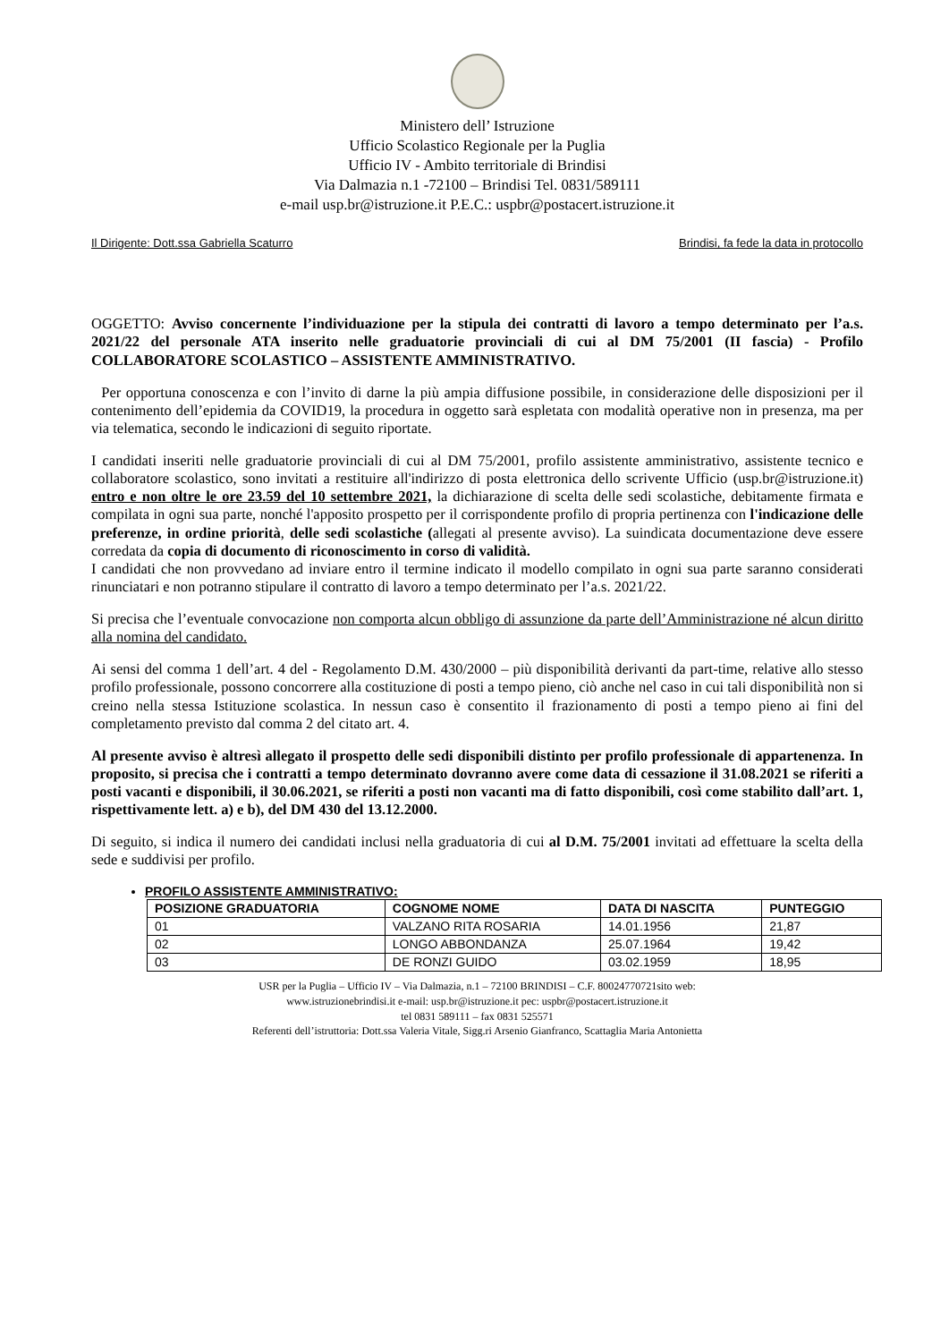Ministero dell’ Istruzione
Ufficio Scolastico Regionale per la Puglia
Ufficio IV - Ambito territoriale di Brindisi
Via Dalmazia n.1 -72100 – Brindisi Tel. 0831/589111
e-mail usp.br@istruzione.it P.E.C.: uspbr@postacert.istruzione.it
Il Dirigente: Dott.ssa Gabriella Scaturro Brindisi, fa fede la data in protocollo
OGGETTO: Avviso concernente l’individuazione per la stipula dei contratti di lavoro a tempo determinato per l’a.s. 2021/22 del personale ATA inserito nelle graduatorie provinciali di cui al DM 75/2001 (II fascia) - Profilo COLLABORATORE SCOLASTICO – ASSISTENTE AMMINISTRATIVO.
Per opportuna conoscenza e con l’invito di darne la più ampia diffusione possibile, in considerazione delle disposizioni per il contenimento dell’epidemia da COVID19, la procedura in oggetto sarà espletata con modalità operative non in presenza, ma per via telematica, secondo le indicazioni di seguito riportate.
I candidati inseriti nelle graduatorie provinciali di cui al DM 75/2001, profilo assistente amministrativo, assistente tecnico e collaboratore scolastico, sono invitati a restituire all'indirizzo di posta elettronica dello scrivente Ufficio (usp.br@istruzione.it) entro e non oltre le ore 23.59 del 10 settembre 2021, la dichiarazione di scelta delle sedi scolastiche, debitamente firmata e compilata in ogni sua parte, nonché l'apposito prospetto per il corrispondente profilo di propria pertinenza con l'indicazione delle preferenze, in ordine priorità, delle sedi scolastiche (allegati al presente avviso). La suindicata documentazione deve essere corredata da copia di documento di riconoscimento in corso di validità.
I candidati che non provvedano ad inviare entro il termine indicato il modello compilato in ogni sua parte saranno considerati rinunciatari e non potranno stipulare il contratto di lavoro a tempo determinato per l’a.s. 2021/22.
Si precisa che l’eventuale convocazione non comporta alcun obbligo di assunzione da parte dell’Amministrazione né alcun diritto alla nomina del candidato.
Ai sensi del comma 1 dell’art. 4 del - Regolamento D.M. 430/2000 – più disponibilità derivanti da part-time, relative allo stesso profilo professionale, possono concorrere alla costituzione di posti a tempo pieno, ciò anche nel caso in cui tali disponibilità non si creino nella stessa Istituzione scolastica. In nessun caso è consentito il frazionamento di posti a tempo pieno ai fini del completamento previsto dal comma 2 del citato art. 4.
Al presente avviso è altresì allegato il prospetto delle sedi disponibili distinto per profilo professionale di appartenenza. In proposito, si precisa che i contratti a tempo determinato dovranno avere come data di cessazione il 31.08.2021 se riferiti a posti vacanti e disponibili, il 30.06.2021, se riferiti a posti non vacanti ma di fatto disponibili, così come stabilito dall’art. 1, rispettivamente lett. a) e b), del DM 430 del 13.12.2000.
Di seguito, si indica il numero dei candidati inclusi nella graduatoria di cui al D.M. 75/2001 invitati ad effettuare la scelta della sede e suddivisi per profilo.
PROFILO ASSISTENTE AMMINISTRATIVO:
| POSIZIONE GRADUATORIA | COGNOME NOME | DATA DI NASCITA | PUNTEGGIO |
| --- | --- | --- | --- |
| 01 | VALZANO RITA ROSARIA | 14.01.1956 | 21,87 |
| 02 | LONGO ABBONDANZA | 25.07.1964 | 19,42 |
| 03 | DE RONZI GUIDO | 03.02.1959 | 18,95 |
USR per la Puglia – Ufficio IV – Via Dalmazia, n.1 – 72100 BRINDISI – C.F. 80024770721sito web:
www.istruzionebrindisi.it e-mail: usp.br@istruzione.it pec: uspbr@postacert.istruzione.it
tel 0831 589111 – fax 0831 525571
Referenti dell’istruttoria: Dott.ssa Valeria Vitale, Sigg.ri Arsenio Gianfranco, Scattaglia Maria Antonietta